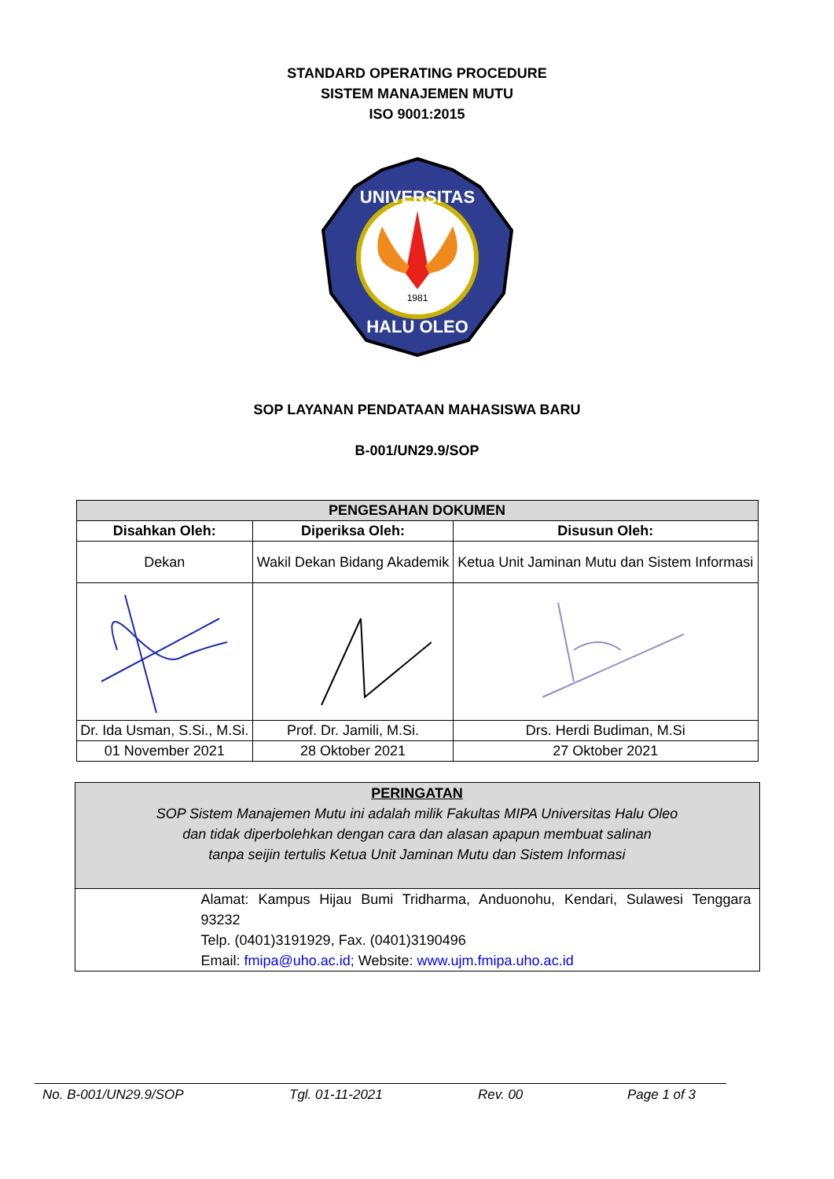STANDARD OPERATING PROCEDURE
SISTEM MANAJEMEN MUTU
ISO 9001:2015
UNIVERSITAS
HALU OLEO
1981
SOP LAYANAN PENDATAAN MAHASISWA BARU
B-001/UN29.9/SOP
| PENGESAHAN DOKUMEN | | |
| --- | --- | --- |
| Disahkan Oleh: | Diperiksa Oleh: | Disusun Oleh: |
| Dekan | Wakil Dekan Bidang Akademik | Ketua Unit Jaminan Mutu dan Sistem Informasi |
| Dr. Ida Usman, S.Si., M.Si. | Prof. Dr. Jamili, M.Si. | Drs. Herdi Budiman, M.Si |
| 01 November 2021 | 28 Oktober 2021 | 27 Oktober 2021 |
| PERINGATAN SOP Sistem Manajemen Mutu ini adalah milik Fakultas MIPA Universitas Halu Oleo dan tidak diperbolehkan dengan cara dan alasan apapun membuat salinan tanpa seijin tertulis Ketua Unit Jaminan Mutu dan Sistem Informasi |
| Alamat: Kampus Hijau Bumi Tridharma, Anduonohu, Kendari, Sulawesi Tenggara 93232 Telp. (0401)3191929, Fax. (0401)3190496 Email: fmipa@uho.ac.id ; Website: www.ujm.fmipa.uho.ac.id |
No. B-001/UN29.9/SOP Tgl. 01-11-2021 Rev. 00 Page 1 of 3